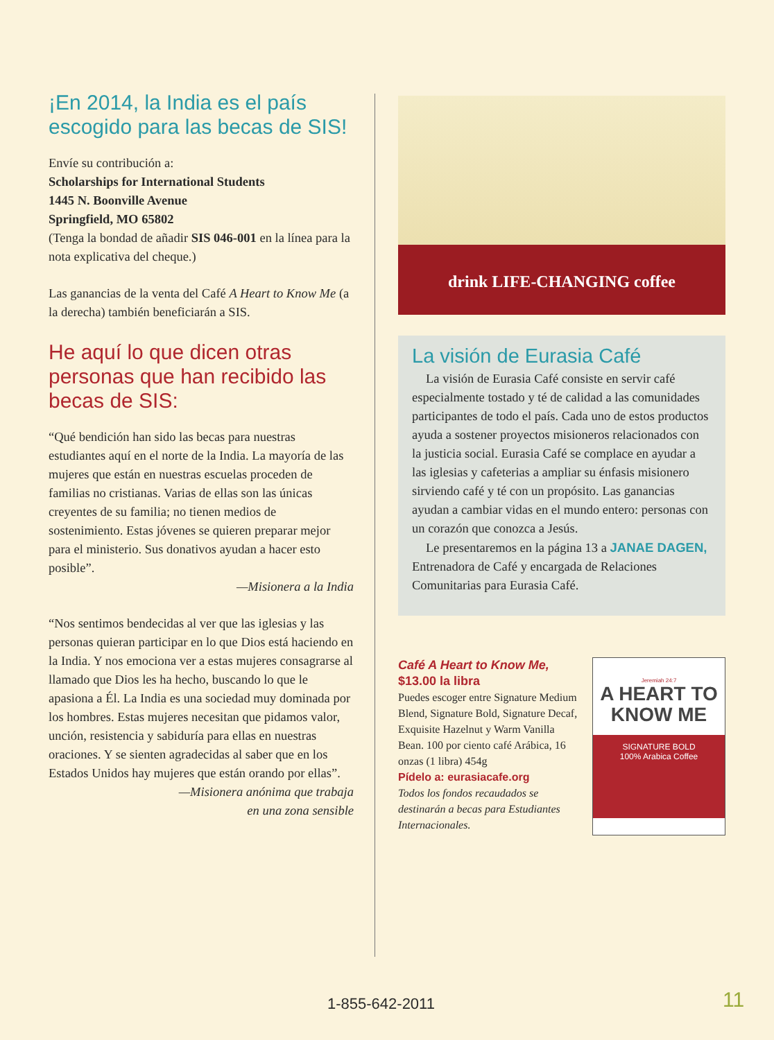¡En 2014, la India es el país escogido para las becas de SIS!
Envíe su contribución a:
Scholarships for International Students
1445 N. Boonville Avenue
Springfield, MO 65802
(Tenga la bondad de añadir SIS 046-001 en la línea para la nota explicativa del cheque.)
Las ganancias de la venta del Café A Heart to Know Me (a la derecha) también beneficiarán a SIS.
He aquí lo que dicen otras personas que han recibido las becas de SIS:
“Qué bendición han sido las becas para nuestras estudiantes aquí en el norte de la India. La mayoría de las mujeres que están en nuestras escuelas proceden de familias no cristianas. Varias de ellas son las únicas creyentes de su familia; no tienen medios de sostenimiento. Estas jóvenes se quieren preparar mejor para el ministerio. Sus donativos ayudan a hacer esto posible”.
—Misionera a la India
“Nos sentimos bendecidas al ver que las iglesias y las personas quieran participar en lo que Dios está haciendo en la India. Y nos emociona ver a estas mujeres consagrarse al llamado que Dios les ha hecho, buscando lo que le apasiona a Él. La India es una sociedad muy dominada por los hombres. Estas mujeres necesitan que pidamos valor, unción, resistencia y sabiduría para ellas en nuestras oraciones. Y se sienten agradecidas al saber que en los Estados Unidos hay mujeres que están orando por ellas”.
—Misionera anónima que trabaja
en una zona sensible
drink LIFE-CHANGING coffee
La visión de Eurasia Café
La visión de Eurasia Café consiste en servir café especialmente tostado y té de calidad a las comunidades participantes de todo el país. Cada uno de estos productos ayuda a sostener proyectos misioneros relacionados con la justicia social. Eurasia Café se complace en ayudar a las iglesias y cafeterias a ampliar su énfasis misionero sirviendo café y té con un propósito. Las ganancias ayudan a cambiar vidas en el mundo entero: personas con un corazón que conozca a Jesús.
Le presentaremos en la página 13 a JANAE DAGEN, Entrenadora de Café y encargada de Relaciones Comunitarias para Eurasia Café.
Café A Heart to Know Me,
$13.00 la libra
Puedes escoger entre Signature Medium Blend, Signature Bold, Signature Decaf, Exquisite Hazelnut y Warm Vanilla Bean. 100 por ciento café Arábica, 16 onzas (1 libra) 454g
Pídelo a: eurasiacafe.org
Todos los fondos recaudados se destinarán a becas para Estudiantes Internacionales.
Jeremiah 24:7
A HEART TO
KNOW ME
SIGNATURE BOLD
100% Arabica Coffee
1-855-642-2011 11